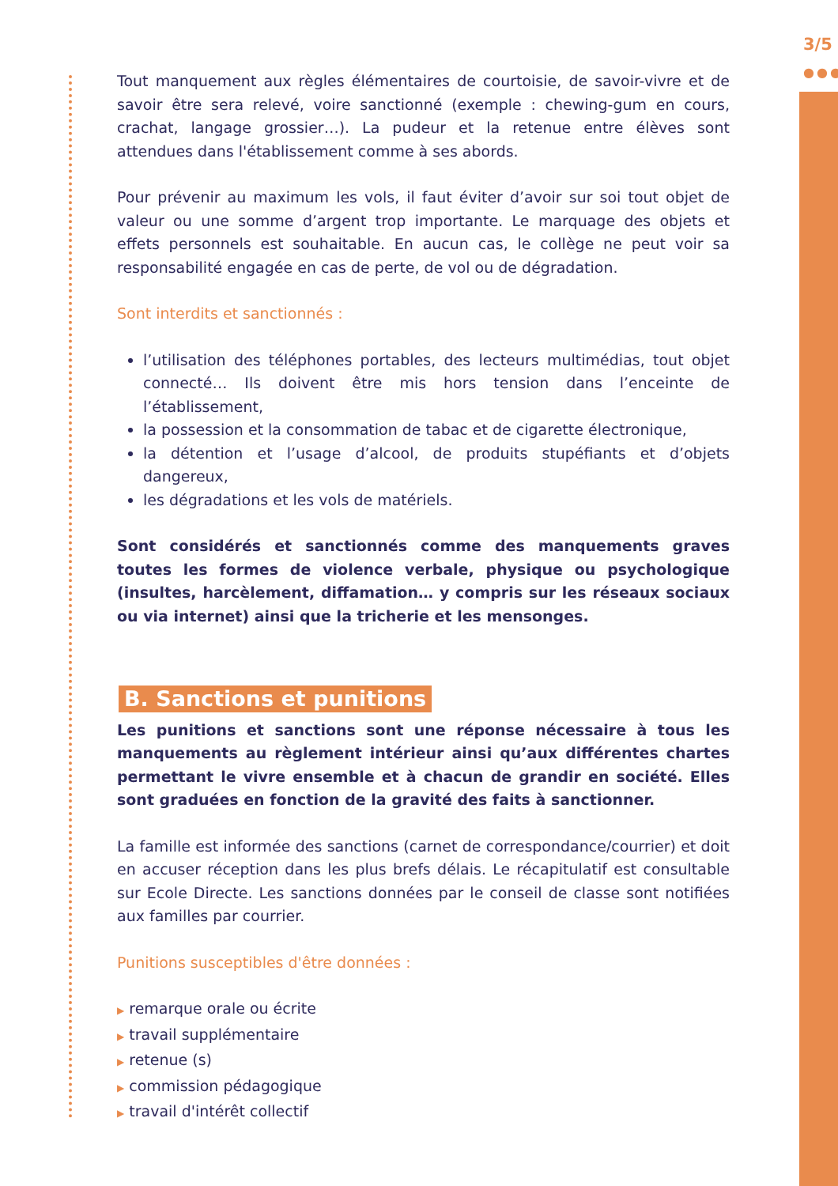3/5
●●●
Tout manquement aux règles élémentaires de courtoisie, de savoir-vivre et de savoir être sera relevé, voire sanctionné (exemple : chewing-gum en cours, crachat, langage grossier…). La pudeur et la retenue entre élèves sont attendues dans l'établissement comme à ses abords.
Pour prévenir au maximum les vols, il faut éviter d’avoir sur soi tout objet de valeur ou une somme d’argent trop importante. Le marquage des objets et effets personnels est souhaitable. En aucun cas, le collège ne peut voir sa responsabilité engagée en cas de perte, de vol ou de dégradation.
Sont interdits et sanctionnés :
l’utilisation des téléphones portables, des lecteurs multimédias, tout objet connecté… Ils doivent être mis hors tension dans l’enceinte de l’établissement,
la possession et la consommation de tabac et de cigarette électronique,
la détention et l’usage d’alcool, de produits stupéfiants et d’objets dangereux,
les dégradations et les vols de matériels.
Sont considérés et sanctionnés comme des manquements graves toutes les formes de violence verbale, physique ou psychologique (insultes, harcèlement, diffamation… y compris sur les réseaux sociaux ou via internet) ainsi que la tricherie et les mensonges.
B. Sanctions et punitions
Les punitions et sanctions sont une réponse nécessaire à tous les manquements au règlement intérieur ainsi qu’aux différentes chartes permettant le vivre ensemble et à chacun de grandir en société. Elles sont graduées en fonction de la gravité des faits à sanctionner.
La famille est informée des sanctions (carnet de correspondance/courrier) et doit en accuser réception dans les plus brefs délais. Le récapitulatif est consultable sur Ecole Directe. Les sanctions données par le conseil de classe sont notifiées aux familles par courrier.
Punitions susceptibles d'être données :
▶ remarque orale ou écrite
▶ travail supplémentaire
▶ retenue (s)
▶ commission pédagogique
▶ travail d'intérêt collectif